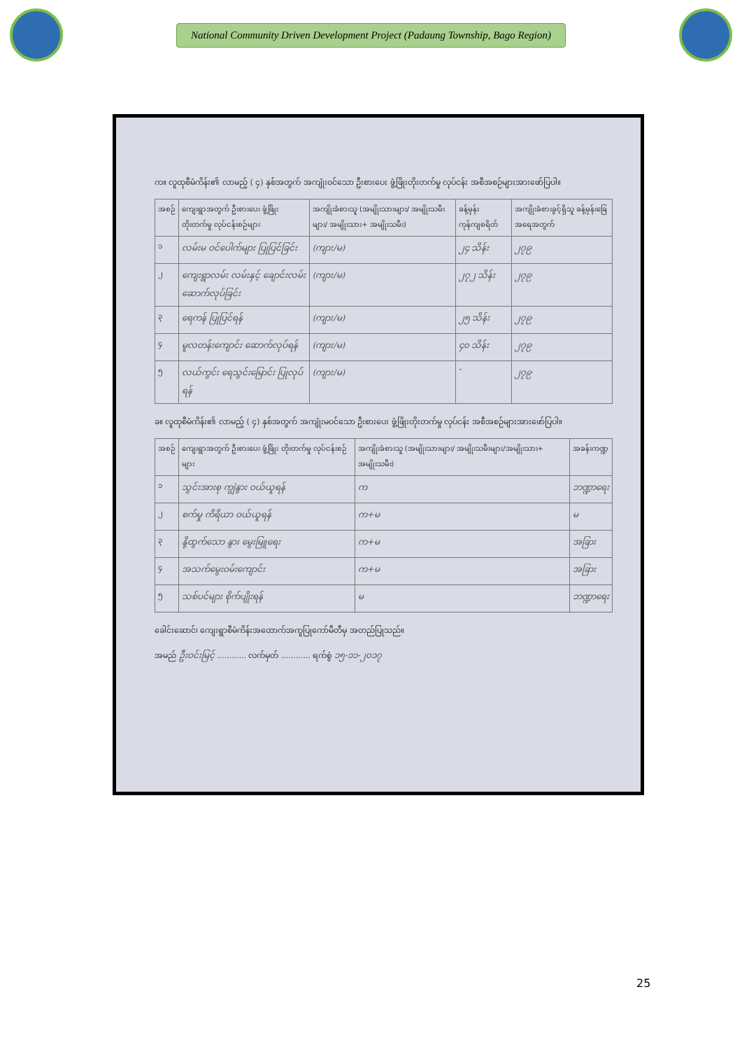National Community Driven Development Project (Padaung Township, Bago Region)
က။ လူထုစီမံကိန်း၏ လာမည့် ( ၄) နှစ်အတွက် အကျုံးဝင်သော ဦးစားပေး ဖွံ့ဖြိုးတိုးတက်မှု လုပ်ငန်း အစီအစဉ်များအားဖော်ပြပါ။
| အစဉ် | ကျေးရွာအတွက် ဦးစားပေး ဖွံ့ဖြိုးတိုးတက်မှု လုပ်ငန်းစဉ်များ | အကျိုးခံစားသူ (အမျိုးသားများ/ အမျိုးသမီးများ/ အမျိုးသား+ အမျိုးသမီး) | ခန့်မှန်းကုန်ကျစရိတ် | အကျိုးခံစားခွင့်ရှိသူ ခန့်မှန်းခြေ အရေအတွက် |
| --- | --- | --- | --- | --- |
| ၁ | လမ်းမ ဝင်ပေါက်များ ပြုပြင်ခြင်း | (ကျား/မ) | ၂၄ သိန်း | ၂၇၉ |
| ၂ | ကျေးရွာလမ်း လမ်းနှင့် ချောင်းလမ်း ဆောက်လုပ်ခြင်း | (ကျား/မ) | ၂၇၂ သိန်း | ၂၇၉ |
| ၃ | ရေကန် ပြုပြင်ရန် | (ကျား/မ) | ၂၅ သိန်း | ၂၇၉ |
| ၄ | မူလတန်းကျောင်း ဆောက်လုပ်ရန် | (ကျား/မ) | ၄၀ သိန်း | ၂၇၉ |
| ၅ | လယ်ကွင်း ရေသွင်းမြောင်း ပြုလုပ်ရန် | (ကျား/မ) | - | ၂၇၉ |
ခ။ လူထုစီမံကိန်း၏ လာမည့် ( ၄) နှစ်အတွက် အကျုံးမဝင်သော ဦးစားပေး ဖွံ့ဖြိုးတိုးတက်မှု လုပ်ငန်း အစီအစဉ်များအားဖော်ပြပါ။
| အစဉ် | ကျေးရွာအတွက် ဦးစားပေး ဖွံ့ဖြိုး တိုးတက်မှု လုပ်ငန်းစဉ်များ | အကျိုးခံစားသူ (အမျိုးသားများ/ အမျိုးသမီးများ/အမျိုးသား+ အမျိုးသမီး) | အခန်းကဏ္ဍ |
| --- | --- | --- | --- |
| ၁ | သွင်းအားစု ကျွဲနွား ဝယ်ယူရန် | က | ဘဏ္ဍာရေး |
| ၂ | စက်မှု ကိရိယာ ဝယ်ယူရန် | က+မ | မ |
| ၃ | နို့ထွက်သော နွား မွေးမြူရေး | က+မ | အခြား |
| ၄ | အသက်မွေးဝမ်းကျောင်း | က+မ | အခြား |
| ၅ | သစ်ပင်များ စိုက်ပျိုးရန် | မ | ဘဏ္ဍာရေး |
ခေါင်းဆောင်၊ ကျေးရွာစီမံကိန်းအထောက်အကူပြုကော်မီတီမှ အတည်ပြုသည်။
အမည် ဦးဝင်းမြင့် ............ လက်မှတ် ............ ရက်စွဲ ၁၅-၁၁-၂၀၁၇
25